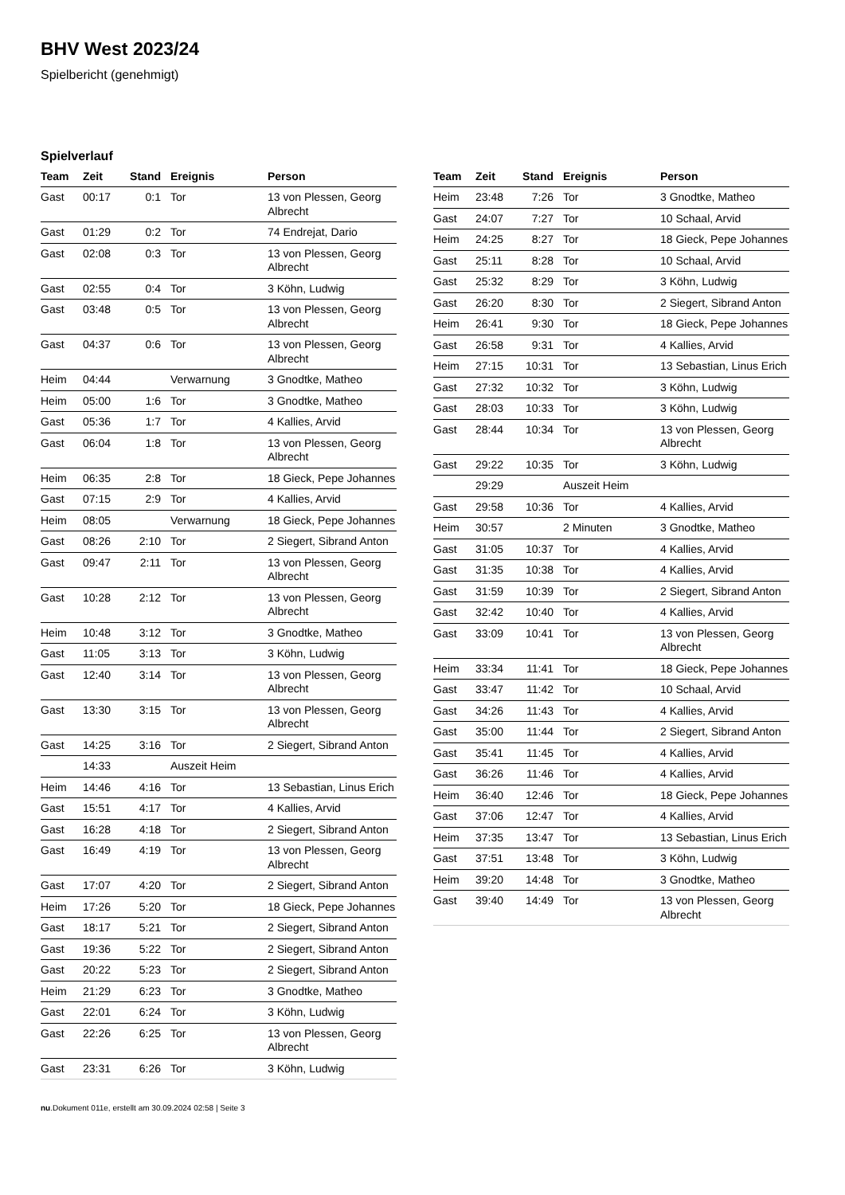BHV West 2023/24
Spielbericht (genehmigt)
Spielverlauf
| Team | Zeit | Stand | Ereignis | Person |
| --- | --- | --- | --- | --- |
| Gast | 00:17 | 0:1 | Tor | 13 von Plessen, Georg Albrecht |
| Gast | 01:29 | 0:2 | Tor | 74 Endrejat, Dario |
| Gast | 02:08 | 0:3 | Tor | 13 von Plessen, Georg Albrecht |
| Gast | 02:55 | 0:4 | Tor | 3 Köhn, Ludwig |
| Gast | 03:48 | 0:5 | Tor | 13 von Plessen, Georg Albrecht |
| Gast | 04:37 | 0:6 | Tor | 13 von Plessen, Georg Albrecht |
| Heim | 04:44 | | Verwarnung | 3 Gnodtke, Matheo |
| Heim | 05:00 | 1:6 | Tor | 3 Gnodtke, Matheo |
| Gast | 05:36 | 1:7 | Tor | 4 Kallies, Arvid |
| Gast | 06:04 | 1:8 | Tor | 13 von Plessen, Georg Albrecht |
| Heim | 06:35 | 2:8 | Tor | 18 Gieck, Pepe Johannes |
| Gast | 07:15 | 2:9 | Tor | 4 Kallies, Arvid |
| Heim | 08:05 | | Verwarnung | 18 Gieck, Pepe Johannes |
| Gast | 08:26 | 2:10 | Tor | 2 Siegert, Sibrand Anton |
| Gast | 09:47 | 2:11 | Tor | 13 von Plessen, Georg Albrecht |
| Gast | 10:28 | 2:12 | Tor | 13 von Plessen, Georg Albrecht |
| Heim | 10:48 | 3:12 | Tor | 3 Gnodtke, Matheo |
| Gast | 11:05 | 3:13 | Tor | 3 Köhn, Ludwig |
| Gast | 12:40 | 3:14 | Tor | 13 von Plessen, Georg Albrecht |
| Gast | 13:30 | 3:15 | Tor | 13 von Plessen, Georg Albrecht |
| Gast | 14:25 | 3:16 | Tor | 2 Siegert, Sibrand Anton |
| | 14:33 | | Auszeit Heim | |
| Heim | 14:46 | 4:16 | Tor | 13 Sebastian, Linus Erich |
| Gast | 15:51 | 4:17 | Tor | 4 Kallies, Arvid |
| Gast | 16:28 | 4:18 | Tor | 2 Siegert, Sibrand Anton |
| Gast | 16:49 | 4:19 | Tor | 13 von Plessen, Georg Albrecht |
| Gast | 17:07 | 4:20 | Tor | 2 Siegert, Sibrand Anton |
| Heim | 17:26 | 5:20 | Tor | 18 Gieck, Pepe Johannes |
| Gast | 18:17 | 5:21 | Tor | 2 Siegert, Sibrand Anton |
| Gast | 19:36 | 5:22 | Tor | 2 Siegert, Sibrand Anton |
| Gast | 20:22 | 5:23 | Tor | 2 Siegert, Sibrand Anton |
| Heim | 21:29 | 6:23 | Tor | 3 Gnodtke, Matheo |
| Gast | 22:01 | 6:24 | Tor | 3 Köhn, Ludwig |
| Gast | 22:26 | 6:25 | Tor | 13 von Plessen, Georg Albrecht |
| Gast | 23:31 | 6:26 | Tor | 3 Köhn, Ludwig |
| Team | Zeit | Stand | Ereignis | Person |
| --- | --- | --- | --- | --- |
| Heim | 23:48 | 7:26 | Tor | 3 Gnodtke, Matheo |
| Gast | 24:07 | 7:27 | Tor | 10 Schaal, Arvid |
| Heim | 24:25 | 8:27 | Tor | 18 Gieck, Pepe Johannes |
| Gast | 25:11 | 8:28 | Tor | 10 Schaal, Arvid |
| Gast | 25:32 | 8:29 | Tor | 3 Köhn, Ludwig |
| Gast | 26:20 | 8:30 | Tor | 2 Siegert, Sibrand Anton |
| Heim | 26:41 | 9:30 | Tor | 18 Gieck, Pepe Johannes |
| Gast | 26:58 | 9:31 | Tor | 4 Kallies, Arvid |
| Heim | 27:15 | 10:31 | Tor | 13 Sebastian, Linus Erich |
| Gast | 27:32 | 10:32 | Tor | 3 Köhn, Ludwig |
| Gast | 28:03 | 10:33 | Tor | 3 Köhn, Ludwig |
| Gast | 28:44 | 10:34 | Tor | 13 von Plessen, Georg Albrecht |
| Gast | 29:22 | 10:35 | Tor | 3 Köhn, Ludwig |
| | 29:29 | | Auszeit Heim | |
| Gast | 29:58 | 10:36 | Tor | 4 Kallies, Arvid |
| Heim | 30:57 | | 2 Minuten | 3 Gnodtke, Matheo |
| Gast | 31:05 | 10:37 | Tor | 4 Kallies, Arvid |
| Gast | 31:35 | 10:38 | Tor | 4 Kallies, Arvid |
| Gast | 31:59 | 10:39 | Tor | 2 Siegert, Sibrand Anton |
| Gast | 32:42 | 10:40 | Tor | 4 Kallies, Arvid |
| Gast | 33:09 | 10:41 | Tor | 13 von Plessen, Georg Albrecht |
| Heim | 33:34 | 11:41 | Tor | 18 Gieck, Pepe Johannes |
| Gast | 33:47 | 11:42 | Tor | 10 Schaal, Arvid |
| Gast | 34:26 | 11:43 | Tor | 4 Kallies, Arvid |
| Gast | 35:00 | 11:44 | Tor | 2 Siegert, Sibrand Anton |
| Gast | 35:41 | 11:45 | Tor | 4 Kallies, Arvid |
| Gast | 36:26 | 11:46 | Tor | 4 Kallies, Arvid |
| Heim | 36:40 | 12:46 | Tor | 18 Gieck, Pepe Johannes |
| Gast | 37:06 | 12:47 | Tor | 4 Kallies, Arvid |
| Heim | 37:35 | 13:47 | Tor | 13 Sebastian, Linus Erich |
| Gast | 37:51 | 13:48 | Tor | 3 Köhn, Ludwig |
| Heim | 39:20 | 14:48 | Tor | 3 Gnodtke, Matheo |
| Gast | 39:40 | 14:49 | Tor | 13 von Plessen, Georg Albrecht |
nu.Dokument 011e, erstellt am 30.09.2024 02:58 | Seite 3